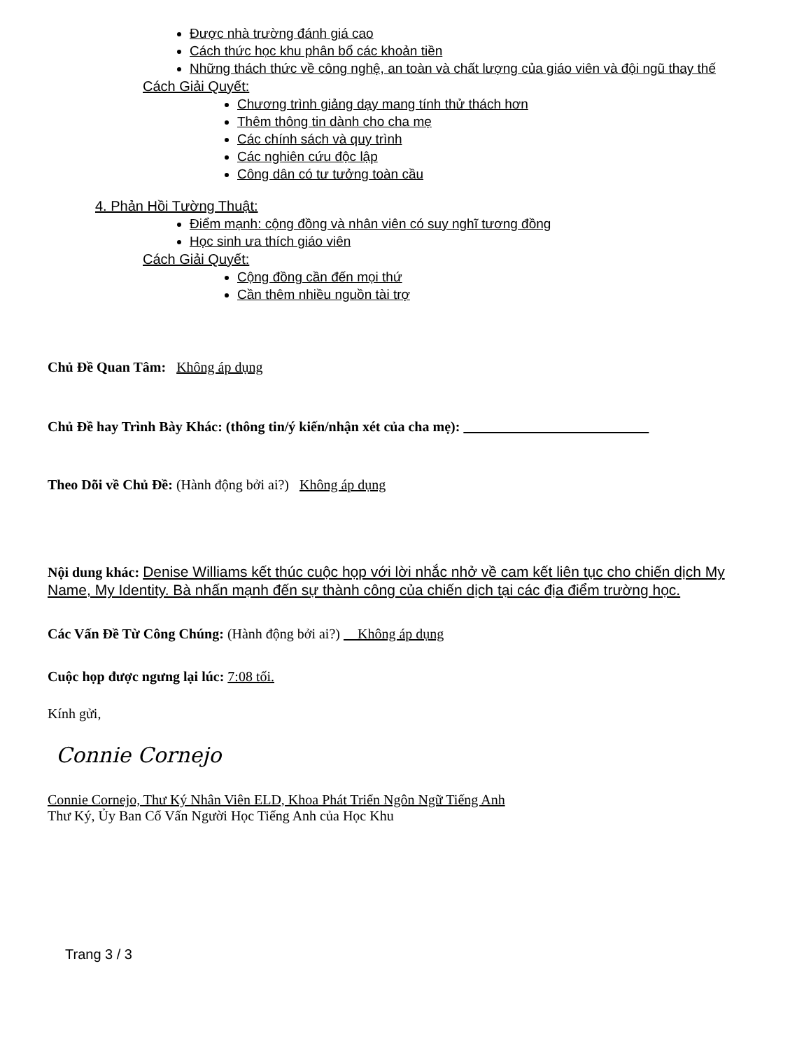Được nhà trường đánh giá cao
Cách thức học khu phân bổ các khoản tiền
Những thách thức về công nghệ, an toàn và chất lượng của giáo viên và đội ngũ thay thế
Cách Giải Quyết:
Chương trình giảng dạy mang tính thử thách hơn
Thêm thông tin dành cho cha mẹ
Các chính sách và quy trình
Các nghiên cứu độc lập
Công dân có tư tưởng toàn cầu
4. Phản Hồi Tường Thuật:
Điểm mạnh: cộng đồng và nhân viên có suy nghĩ tương đồng
Học sinh ưa thích giáo viên
Cách Giải Quyết:
Cộng đồng cần đến mọi thứ
Cần thêm nhiều nguồn tài trợ
Chủ Đề Quan Tâm: Không áp dụng
Chủ Đề hay Trình Bày Khác: (thông tin/ý kiến/nhận xét của cha mẹ):
Theo Dõi về Chủ Đề: (Hành động bởi ai?) Không áp dụng
Nội dung khác: Denise Williams kết thúc cuộc họp với lời nhắc nhở về cam kết liên tục cho chiến dịch My Name, My Identity. Bà nhấn mạnh đến sự thành công của chiến dịch tại các địa điểm trường học.
Các Vấn Đề Từ Công Chúng: (Hành động bởi ai?) Không áp dụng
Cuộc họp được ngưng lại lúc: 7:08 tối.
Kính gửi,
Connie Cornejo
Connie Cornejo, Thư Ký Nhân Viên ELD, Khoa Phát Triển Ngôn Ngữ Tiếng Anh
Thư Ký, Ủy Ban Cố Vấn Người Học Tiếng Anh của Học Khu
Trang 3 / 3